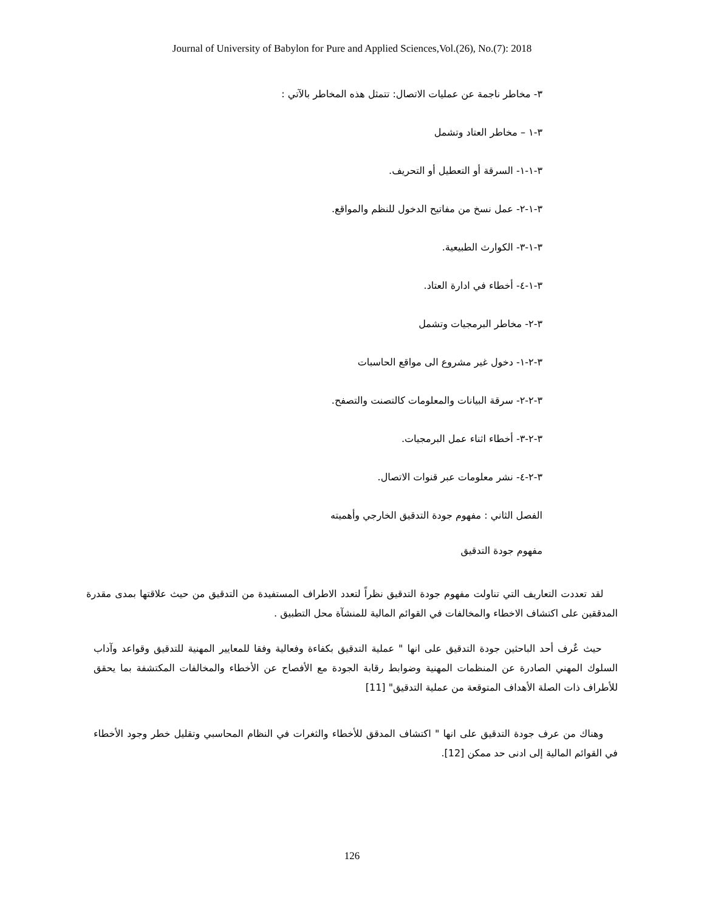Journal of University of Babylon for Pure and Applied Sciences,Vol.(26), No.(7): 2018
٣- مخاطر ناجمة عن عمليات الاتصال: تتمثل هذه المخاطر بالآتي :
٣-١ – مخاطر العتاد وتشمل
٣-١-١- السرقة أو التعطيل أو التحريف.
٣-١-٢- عمل نسخ من مفاتيح الدخول للنظم والمواقع.
٣-١-٣- الكوارث الطبيعية.
٣-١-٤- أخطاء في ادارة العتاد.
٣-٢- مخاطر البرمجيات وتشمل
٣-٢-١- دخول غير مشروع الى مواقع الحاسبات
٣-٢-٢- سرقة البيانات والمعلومات كالتصنت والتصفح.
٣-٢-٣- أخطاء اثناء عمل البرمجيات.
٣-٢-٤- نشر معلومات عبر قنوات الاتصال.
الفصل الثاني : مفهوم جودة التدقيق الخارجي وأهميته
مفهوم جودة التدقيق
لقد تعددت التعاريف التي تناولت مفهوم جودة التدقيق نظراً لتعدد الاطراف المستفيدة من التدقيق من حيث علاقتها بمدى مقدرة المدققين على اكتشاف الاخطاء والمخالفات في القوائم المالية للمنشآة محل التطبيق .
حيث عٌرف أحد الباحثين جودة التدقيق على انها " عملية التدقيق بكفاءة وفعالية وفقا للمعايير المهنية للتدقيق وقواعد وآداب السلوك المهني الصادرة عن المنظمات المهنية وضوابط رقابة الجودة مع الأفصاح عن الأخطاء والمخالفات المكتشفة بما يحقق للأطراف ذات الصلة الأهداف المتوقعة من عملية التدقيق" [11]
وهناك من عرف جودة التدقيق على انها " اكتشاف المدقق للأخطاء والثغرات في النظام المحاسبي وتقليل خطر وجود الأخطاء في القوائم المالية إلى ادنى حد ممكن [12].
126